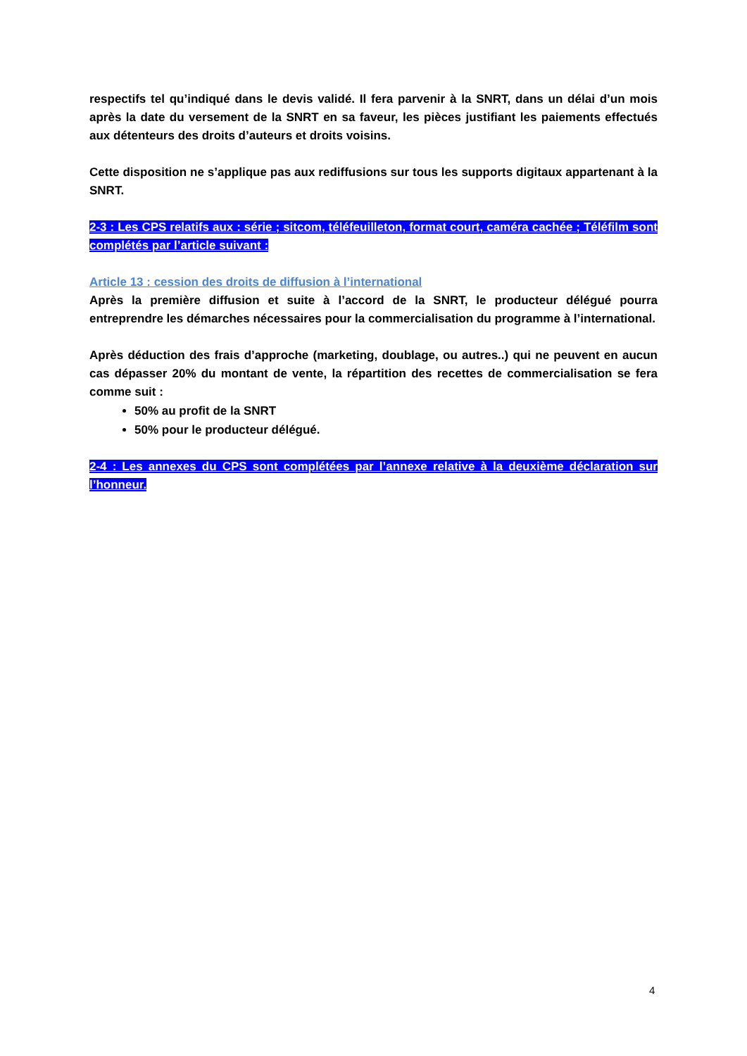respectifs tel qu’indiqué dans le devis validé. Il fera parvenir à la SNRT, dans un délai d’un mois après la date du versement de la SNRT en sa faveur, les pièces justifiant les paiements effectués aux détenteurs des droits d’auteurs et droits voisins.
Cette disposition ne s’applique pas aux rediffusions sur tous les supports digitaux appartenant à la SNRT.
2-3 : Les CPS relatifs aux : série ; sitcom, téléfeuilleton, format court, caméra cachée ; Téléfilm sont complétés par l’article suivant :
Article 13 : cession des droits de diffusion à l’international
Après la première diffusion et suite à l’accord de la SNRT, le producteur délégué pourra entreprendre les démarches nécessaires pour la commercialisation du programme à l’international.
Après déduction des frais d’approche (marketing, doublage, ou autres..) qui ne peuvent en aucun cas dépasser 20% du montant de vente, la répartition des recettes de commercialisation se fera comme suit :
50% au profit de la SNRT
50% pour le producteur délégué.
2-4 : Les annexes du CPS sont complétées par l’annexe relative à la deuxième déclaration sur l’honneur.
4